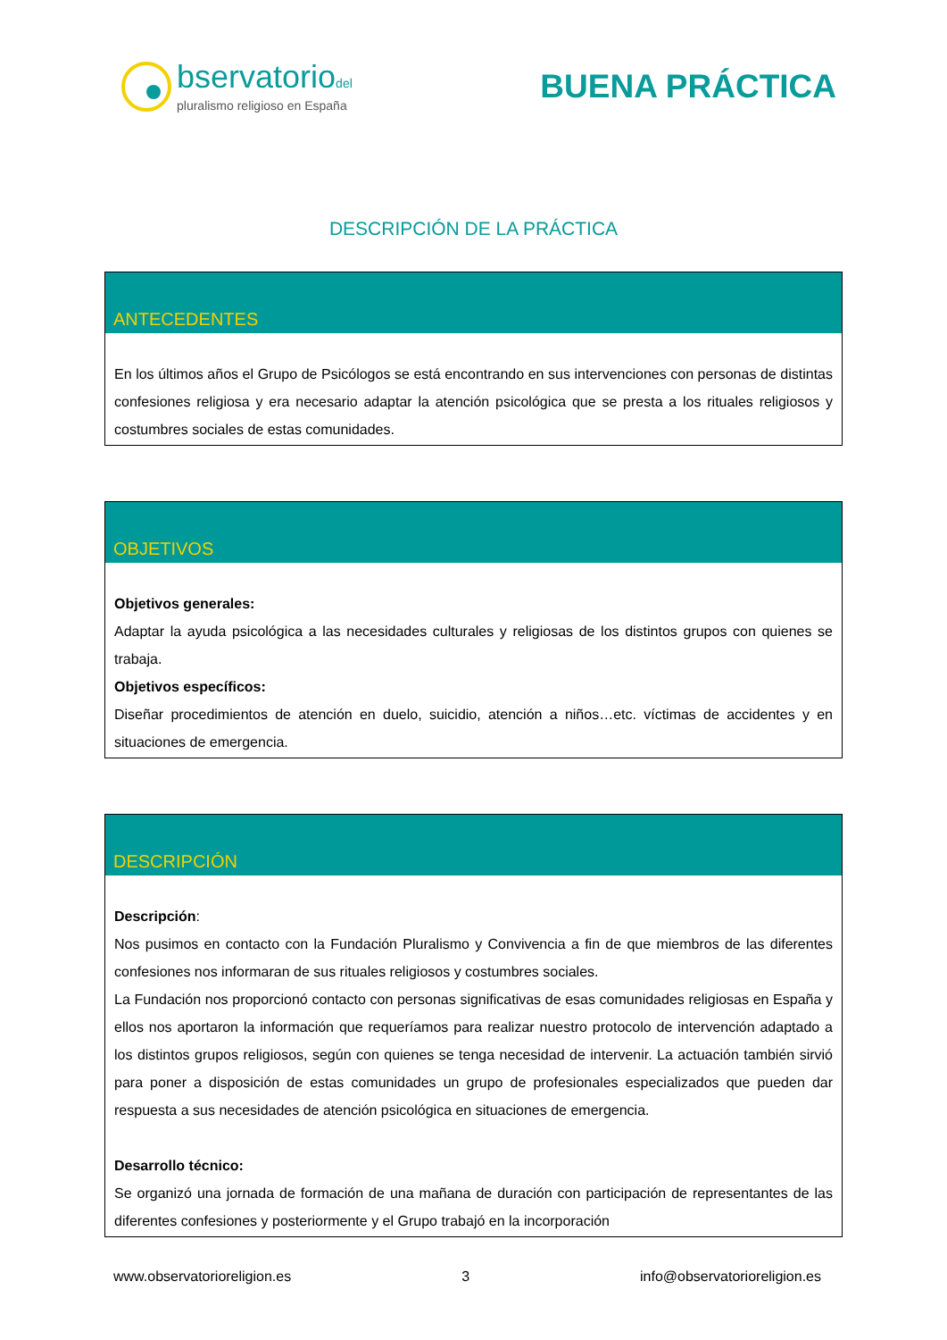bservatoriodel
pluralismo religioso en España
BUENA PRÁCTICA
DESCRIPCIÓN DE LA PRÁCTICA
ANTECEDENTES
En los últimos años el Grupo de Psicólogos se está encontrando en sus intervenciones con personas de distintas confesiones religiosa y era necesario adaptar la atención psicológica que se presta a los rituales religiosos y costumbres sociales de estas comunidades.
OBJETIVOS
Objetivos generales:
Adaptar la ayuda psicológica a las necesidades culturales y religiosas de los distintos grupos con quienes se trabaja.
Objetivos específicos:
Diseñar procedimientos de atención en duelo, suicidio, atención a niños…etc. víctimas de accidentes y en situaciones de emergencia.
DESCRIPCIÓN
Descripción:
Nos pusimos en contacto con la Fundación Pluralismo y Convivencia a fin de que miembros de las diferentes confesiones nos informaran de sus rituales religiosos y costumbres sociales.
La Fundación nos proporcionó contacto con personas significativas de esas comunidades religiosas en España y ellos nos aportaron la información que requeríamos para realizar nuestro protocolo de intervención adaptado a los distintos grupos religiosos, según con quienes se tenga necesidad de intervenir. La actuación también sirvió para poner a disposición de estas comunidades un grupo de profesionales especializados que pueden dar respuesta a sus necesidades de atención psicológica en situaciones de emergencia.
Desarrollo técnico:
Se organizó una jornada de formación de una mañana de duración con participación de representantes de las diferentes confesiones y posteriormente y el Grupo trabajó en la incorporación
www.observatorioreligion.es 3 info@observatorioreligion.es